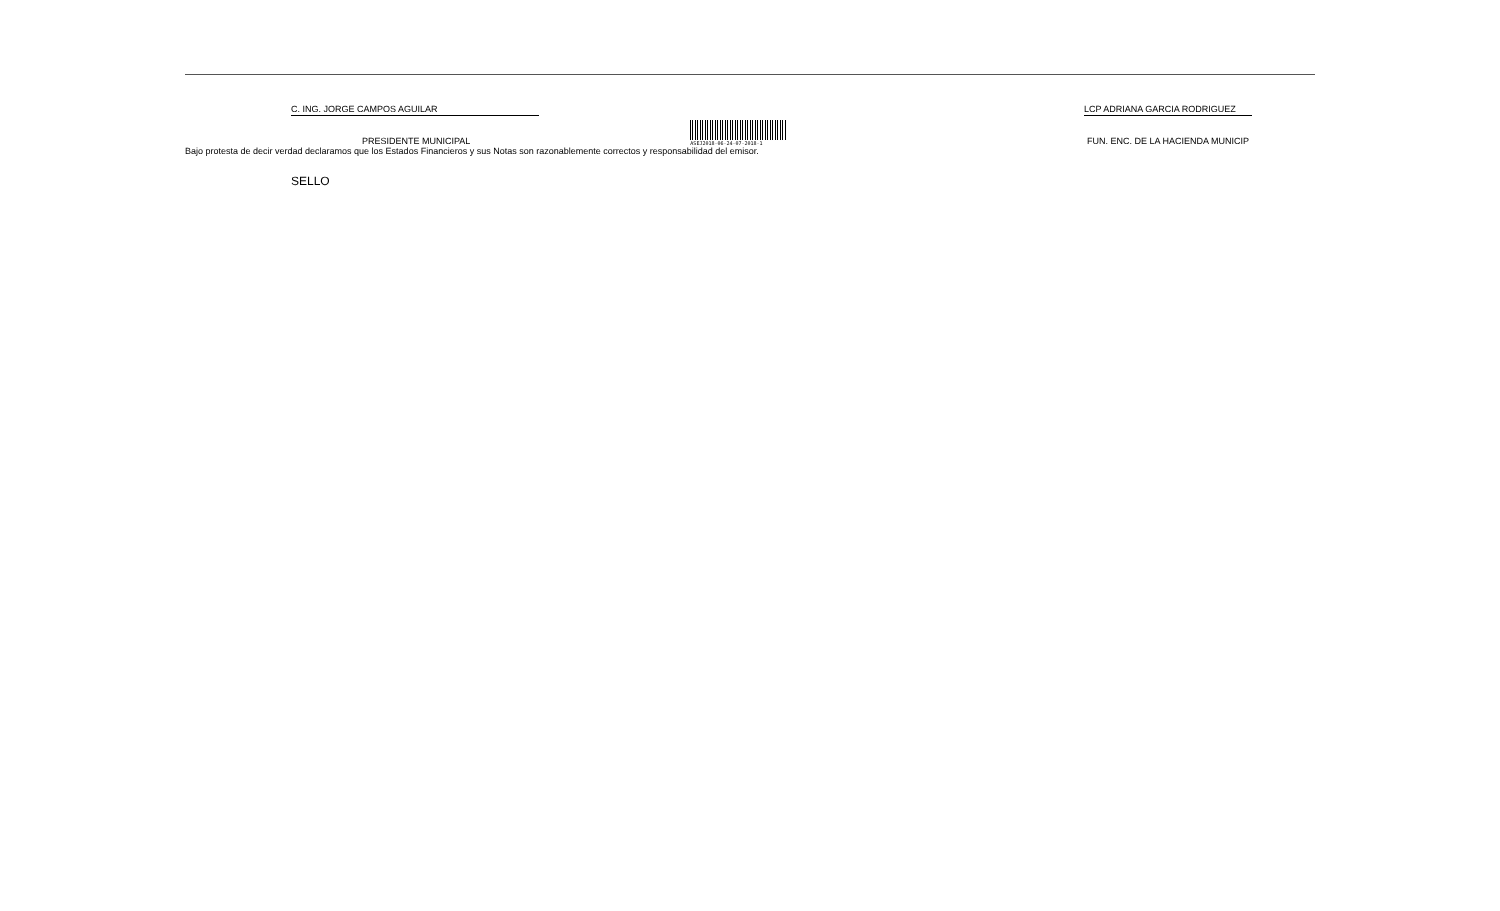C. ING. JORGE CAMPOS AGUILAR LCP ADRIANA GARCIA RODRIGUEZ
PRESIDENTE MUNICIPAL
ASEJ2018-06-24-07-2018-1
FUN. ENC. DE LA HACIENDA MUNICIP
Bajo protesta de decir verdad declaramos que los Estados Financieros y sus Notas son razonablemente correctos y responsabilidad del emisor.
SELLO